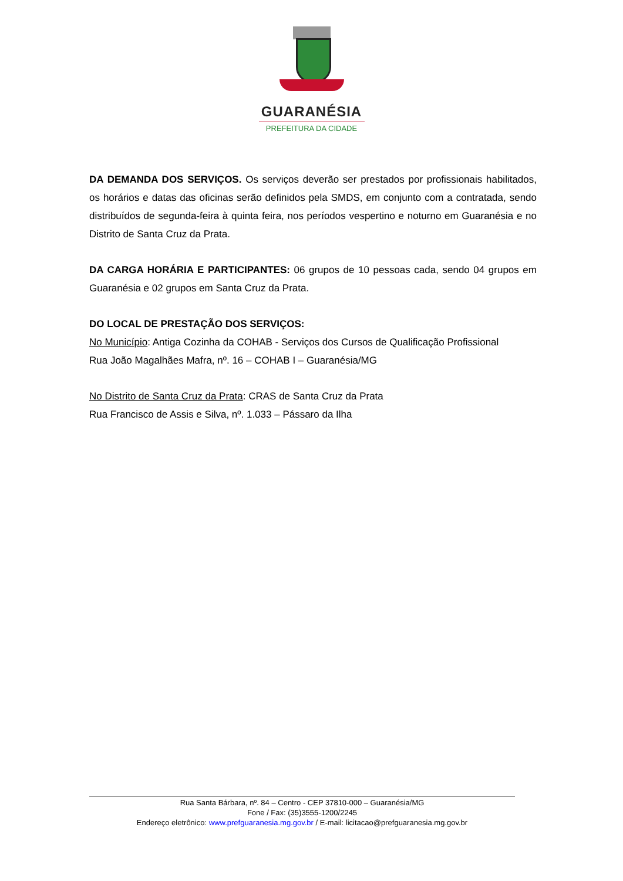GUARANÉSIA
PREFEITURA DA CIDADE
DA DEMANDA DOS SERVIÇOS. Os serviços deverão ser prestados por profissionais habilitados, os horários e datas das oficinas serão definidos pela SMDS, em conjunto com a contratada, sendo distribuídos de segunda-feira à quinta feira, nos períodos vespertino e noturno em Guaranésia e no Distrito de Santa Cruz da Prata.
DA CARGA HORÁRIA E PARTICIPANTES: 06 grupos de 10 pessoas cada, sendo 04 grupos em Guaranésia e 02 grupos em Santa Cruz da Prata.
DO LOCAL DE PRESTAÇÃO DOS SERVIÇOS:
No Município: Antiga Cozinha da COHAB - Serviços dos Cursos de Qualificação Profissional
Rua João Magalhães Mafra, nº. 16 – COHAB I – Guaranésia/MG
No Distrito de Santa Cruz da Prata: CRAS de Santa Cruz da Prata
Rua Francisco de Assis e Silva, nº. 1.033 – Pássaro da Ilha
Rua Santa Bárbara, nº. 84 – Centro - CEP 37810-000 – Guaranésia/MG
Fone / Fax: (35)3555-1200/2245
Endereço eletrônico: www.prefguaranesia.mg.gov.br / E-mail: licitacao@prefguaranesia.mg.gov.br